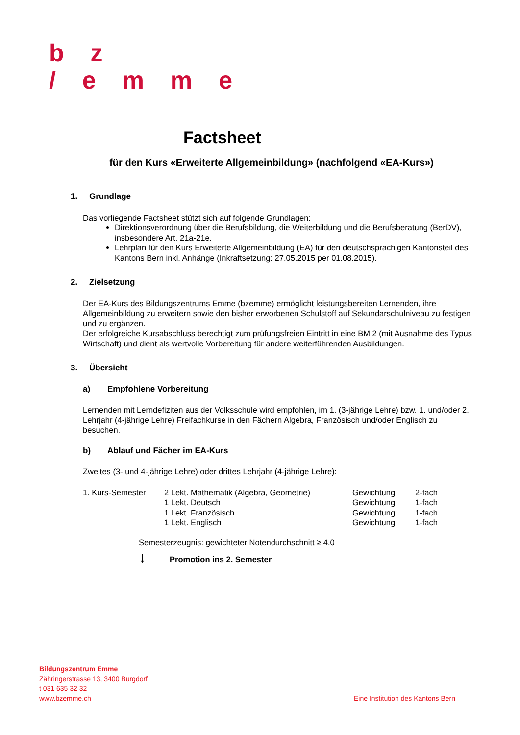b z
/ e m m e
Factsheet
für den Kurs «Erweiterte Allgemeinbildung» (nachfolgend «EA-Kurs»)
1. Grundlage
Das vorliegende Factsheet stützt sich auf folgende Grundlagen:
Direktionsverordnung über die Berufsbildung, die Weiterbildung und die Berufsberatung (BerDV), insbesondere Art. 21a-21e.
Lehrplan für den Kurs Erweiterte Allgemeinbildung (EA) für den deutschsprachigen Kantonsteil des Kantons Bern inkl. Anhänge (Inkraftsetzung: 27.05.2015 per 01.08.2015).
2. Zielsetzung
Der EA-Kurs des Bildungszentrums Emme (bzemme) ermöglicht leistungsbereiten Lernenden, ihre Allgemeinbildung zu erweitern sowie den bisher erworbenen Schulstoff auf Sekundarschulniveau zu festigen und zu ergänzen.
Der erfolgreiche Kursabschluss berechtigt zum prüfungsfreien Eintritt in eine BM 2 (mit Ausnahme des Typus Wirtschaft) und dient als wertvolle Vorbereitung für andere weiterführenden Ausbildungen.
3. Übersicht
a) Empfohlene Vorbereitung
Lernenden mit Lerndefiziten aus der Volksschule wird empfohlen, im 1. (3-jährige Lehre) bzw. 1. und/oder 2. Lehrjahr (4-jährige Lehre) Freifachkurse in den Fächern Algebra, Französisch und/oder Englisch zu besuchen.
b) Ablauf und Fächer im EA-Kurs
Zweites (3- und 4-jährige Lehre) oder drittes Lehrjahr (4-jährige Lehre):
| 1. Kurs-Semester | 2 Lekt. Mathematik (Algebra, Geometrie) | Gewichtung | 2-fach |
| | 1 Lekt. Deutsch | Gewichtung | 1-fach |
| | 1 Lekt. Französisch | Gewichtung | 1-fach |
| | 1 Lekt. Englisch | Gewichtung | 1-fach |
Semesterzeugnis: gewichteter Notendurchschnitt ≥ 4.0
↓ Promotion ins 2. Semester
Bildungszentrum Emme
Zähringerstrasse 13, 3400 Burgdorf
t 031 635 32 32
www.bzemme.ch
Eine Institution des Kantons Bern